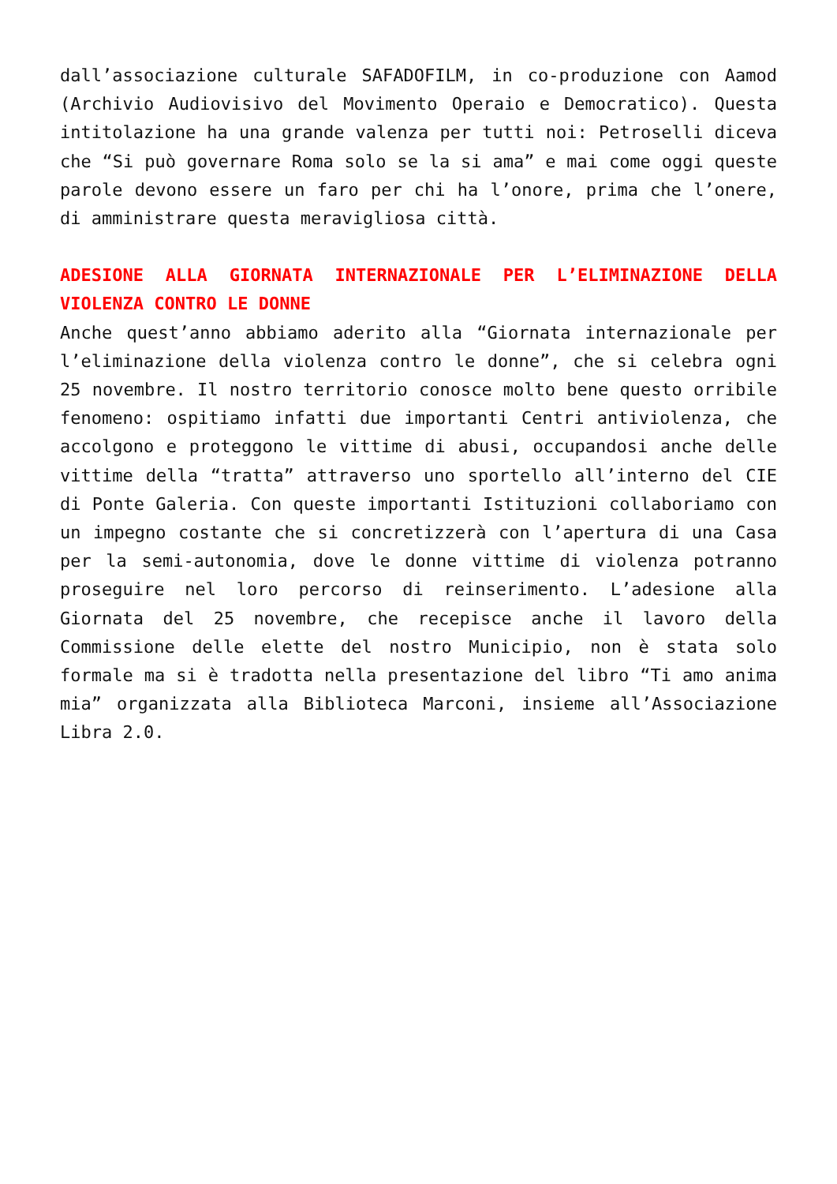dall’associazione culturale SAFADOFILM, in co-produzione con Aamod (Archivio Audiovisivo del Movimento Operaio e Democratico). Questa intitolazione ha una grande valenza per tutti noi: Petroselli diceva che “Si può governare Roma solo se la si ama” e mai come oggi queste parole devono essere un faro per chi ha l’onore, prima che l’onere, di amministrare questa meravigliosa città.
ADESIONE ALLA GIORNATA INTERNAZIONALE PER L’ELIMINAZIONE DELLA VIOLENZA CONTRO LE DONNE
Anche quest’anno abbiamo aderito alla “Giornata internazionale per l’eliminazione della violenza contro le donne”, che si celebra ogni 25 novembre. Il nostro territorio conosce molto bene questo orribile fenomeno: ospitiamo infatti due importanti Centri antiviolenza, che accolgono e proteggono le vittime di abusi, occupandosi anche delle vittime della “tratta” attraverso uno sportello all’interno del CIE di Ponte Galeria. Con queste importanti Istituzioni collaboriamo con un impegno costante che si concretizzerà con l’apertura di una Casa per la semi-autonomia, dove le donne vittime di violenza potranno proseguire nel loro percorso di reinserimento. L’adesione alla Giornata del 25 novembre, che recepisce anche il lavoro della Commissione delle elette del nostro Municipio, non è stata solo formale ma si è tradotta nella presentazione del libro “Ti amo anima mia” organizzata alla Biblioteca Marconi, insieme all’Associazione Libra 2.0.